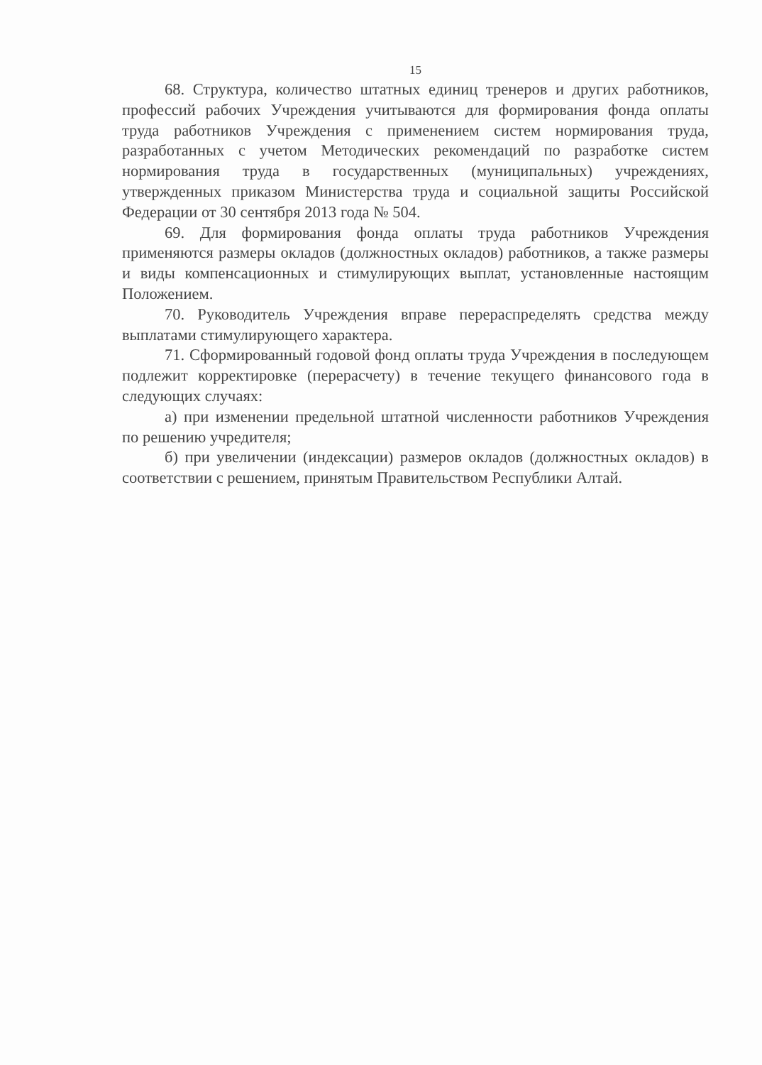15
68. Структура, количество штатных единиц тренеров и других работников, профессий рабочих Учреждения учитываются для формирования фонда оплаты труда работников Учреждения с применением систем нормирования труда, разработанных с учетом Методических рекомендаций по разработке систем нормирования труда в государственных (муниципальных) учреждениях, утвержденных приказом Министерства труда и социальной защиты Российской Федерации от 30 сентября 2013 года № 504.
69. Для формирования фонда оплаты труда работников Учреждения применяются размеры окладов (должностных окладов) работников, а также размеры и виды компенсационных и стимулирующих выплат, установленные настоящим Положением.
70. Руководитель Учреждения вправе перераспределять средства между выплатами стимулирующего характера.
71. Сформированный годовой фонд оплаты труда Учреждения в последующем подлежит корректировке (перерасчету) в течение текущего финансового года в следующих случаях:
а) при изменении предельной штатной численности работников Учреждения по решению учредителя;
б) при увеличении (индексации) размеров окладов (должностных окладов) в соответствии с решением, принятым Правительством Республики Алтай.